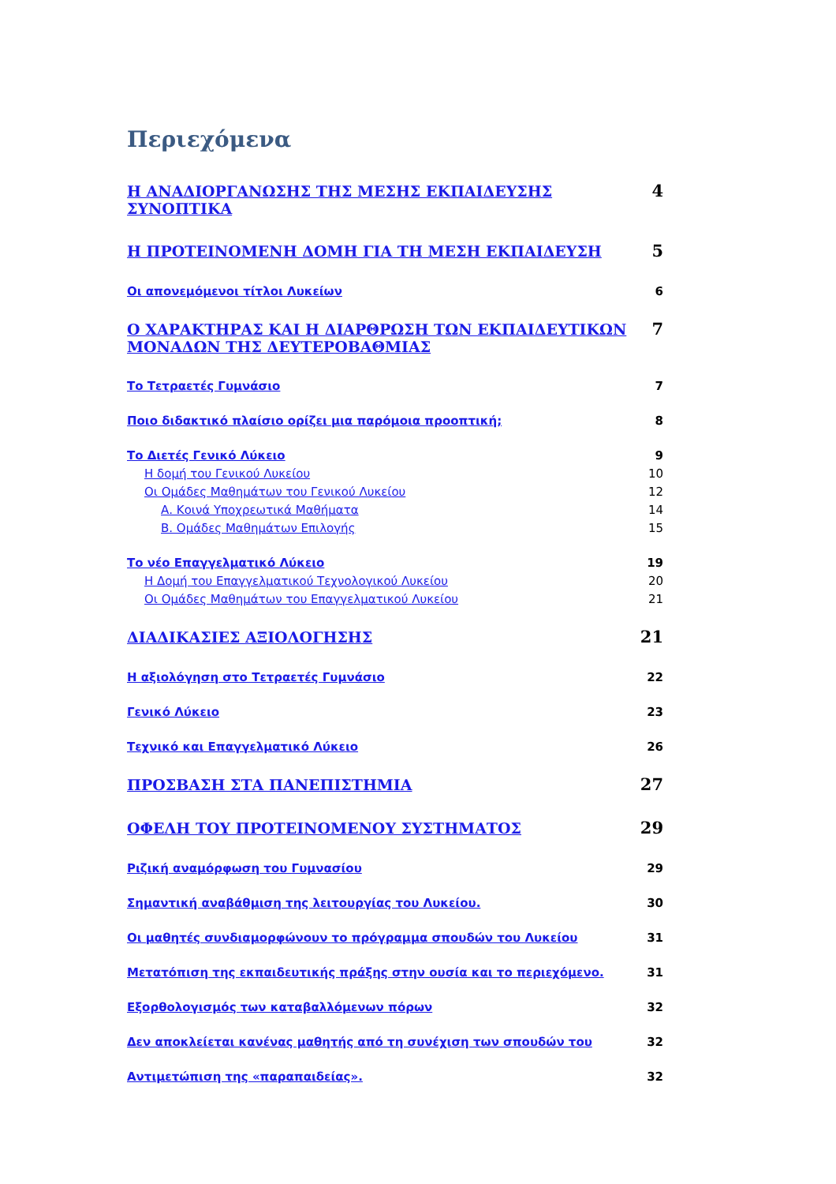Περιεχόμενα
Η ΑΝΑΔΙΟΡΓΑΝΩΣΗΣ ΤΗΣ ΜΕΣΗΣ ΕΚΠΑΙΔΕΥΣΗΣ ΣΥΝΟΠΤΙΚΑ 4
Η ΠΡΟΤΕΙΝΟΜΕΝΗ ΔΟΜΗ ΓΙΑ ΤΗ ΜΕΣΗ ΕΚΠΑΙΔΕΥΣΗ 5
Οι απονεμόμενοι τίτλοι Λυκείων 6
Ο ΧΑΡΑΚΤΗΡΑΣ ΚΑΙ Η ΔΙΑΡΘΡΩΣΗ ΤΩΝ ΕΚΠΑΙΔΕΥΤΙΚΩΝ ΜΟΝΑΔΩΝ ΤΗΣ ΔΕΥΤΕΡΟΒΑΘΜΙΑΣ 7
Το Τετραετές Γυμνάσιο 7
Ποιο διδακτικό πλαίσιο ορίζει μια παρόμοια προοπτική; 8
Το Διετές Γενικό Λύκειο 9
Η δομή του Γενικού Λυκείου 10
Οι Ομάδες Μαθημάτων του Γενικού Λυκείου 12
Α. Κοινά Υποχρεωτικά Μαθήματα 14
Β. Ομάδες Μαθημάτων Επιλογής 15
Το νέο Επαγγελματικό Λύκειο 19
Η Δομή του Επαγγελματικού Τεχνολογικού Λυκείου 20
Οι Ομάδες Μαθημάτων του Επαγγελματικού Λυκείου 21
ΔΙΑΔΙΚΑΣΙΕΣ ΑΞΙΟΛΟΓΗΣΗΣ 21
Η αξιολόγηση στο Τετραετές Γυμνάσιο 22
Γενικό Λύκειο 23
Τεχνικό και Επαγγελματικό Λύκειο 26
ΠΡΟΣΒΑΣΗ ΣΤΑ ΠΑΝΕΠΙΣΤΗΜΙΑ 27
ΟΦΕΛΗ ΤΟΥ ΠΡΟΤΕΙΝΟΜΕΝΟΥ ΣΥΣΤΗΜΑΤΟΣ 29
Ριζική αναμόρφωση του Γυμνασίου 29
Σημαντική αναβάθμιση της λειτουργίας του Λυκείου. 30
Οι μαθητές συνδιαμορφώνουν το πρόγραμμα σπουδών του Λυκείου 31
Μετατόπιση της εκπαιδευτικής πράξης στην ουσία και το περιεχόμενο. 31
Εξορθολογισμός των καταβαλλόμενων πόρων 32
Δεν αποκλείεται κανένας μαθητής από τη συνέχιση των σπουδών του 32
Αντιμετώπιση της «παραπαιδείας». 32